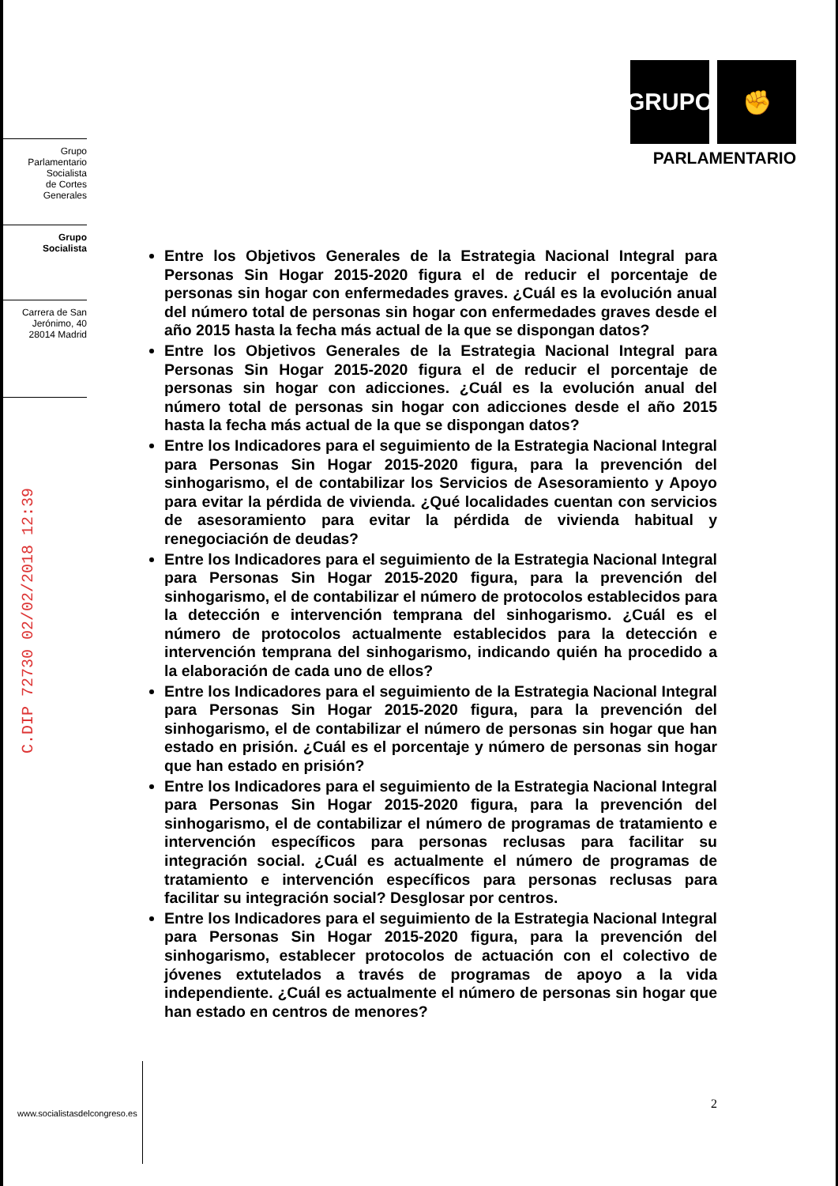Grupo
Parlamentario
Socialista
de Cortes
Generales
Grupo
Socialista
Carrera de San
Jerónimo, 40
28014 Madrid
C.DIP 72730 02/02/2018 12:39
GRUPO ✊
PARLAMENTARIO
Entre los Objetivos Generales de la Estrategia Nacional Integral para Personas Sin Hogar 2015-2020 figura el de reducir el porcentaje de personas sin hogar con enfermedades graves. ¿Cuál es la evolución anual del número total de personas sin hogar con enfermedades graves desde el año 2015 hasta la fecha más actual de la que se dispongan datos?
Entre los Objetivos Generales de la Estrategia Nacional Integral para Personas Sin Hogar 2015-2020 figura el de reducir el porcentaje de personas sin hogar con adicciones. ¿Cuál es la evolución anual del número total de personas sin hogar con adicciones desde el año 2015 hasta la fecha más actual de la que se dispongan datos?
Entre los Indicadores para el seguimiento de la Estrategia Nacional Integral para Personas Sin Hogar 2015-2020 figura, para la prevención del sinhogarismo, el de contabilizar los Servicios de Asesoramiento y Apoyo para evitar la pérdida de vivienda. ¿Qué localidades cuentan con servicios de asesoramiento para evitar la pérdida de vivienda habitual y renegociación de deudas?
Entre los Indicadores para el seguimiento de la Estrategia Nacional Integral para Personas Sin Hogar 2015-2020 figura, para la prevención del sinhogarismo, el de contabilizar el número de protocolos establecidos para la detección e intervención temprana del sinhogarismo. ¿Cuál es el número de protocolos actualmente establecidos para la detección e intervención temprana del sinhogarismo, indicando quién ha procedido a la elaboración de cada uno de ellos?
Entre los Indicadores para el seguimiento de la Estrategia Nacional Integral para Personas Sin Hogar 2015-2020 figura, para la prevención del sinhogarismo, el de contabilizar el número de personas sin hogar que han estado en prisión. ¿Cuál es el porcentaje y número de personas sin hogar que han estado en prisión?
Entre los Indicadores para el seguimiento de la Estrategia Nacional Integral para Personas Sin Hogar 2015-2020 figura, para la prevención del sinhogarismo, el de contabilizar el número de programas de tratamiento e intervención específicos para personas reclusas para facilitar su integración social. ¿Cuál es actualmente el número de programas de tratamiento e intervención específicos para personas reclusas para facilitar su integración social? Desglosar por centros.
Entre los Indicadores para el seguimiento de la Estrategia Nacional Integral para Personas Sin Hogar 2015-2020 figura, para la prevención del sinhogarismo, establecer protocolos de actuación con el colectivo de jóvenes extutelados a través de programas de apoyo a la vida independiente. ¿Cuál es actualmente el número de personas sin hogar que han estado en centros de menores?
2
www.socialistasdelcongreso.es